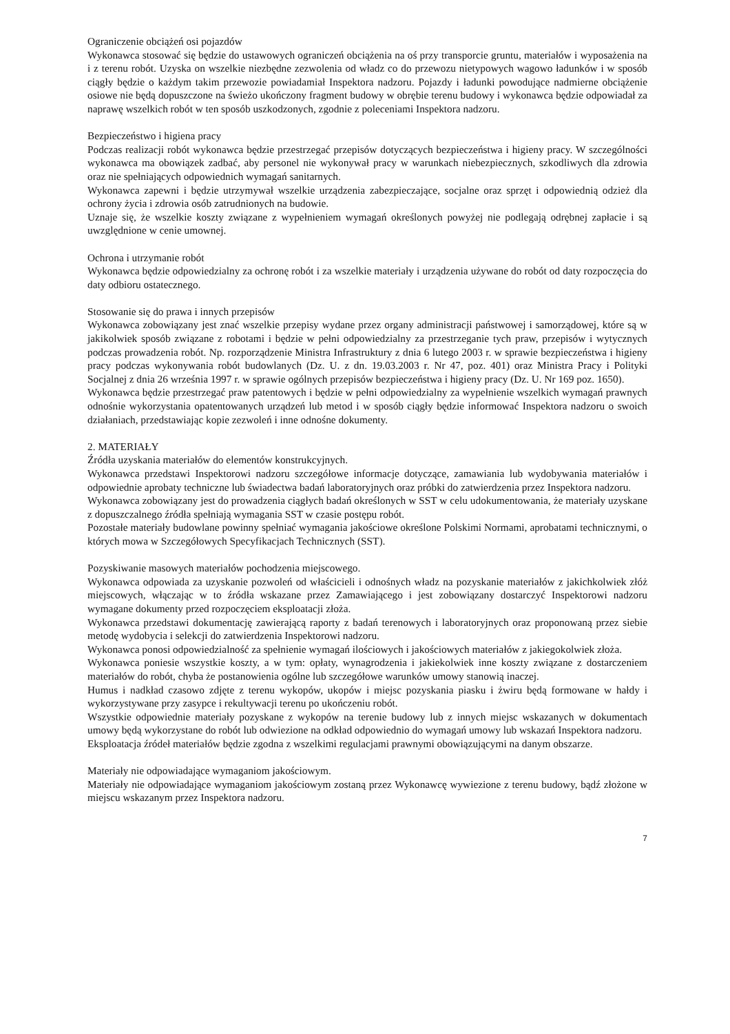Ograniczenie obciążeń osi pojazdów
Wykonawca stosować się będzie do ustawowych ograniczeń obciążenia na oś przy transporcie gruntu, materiałów i wyposażenia na i z terenu robót. Uzyska on wszelkie niezbędne zezwolenia od władz co do przewozu nietypowych wagowo ładunków i w sposób ciągły będzie o każdym takim przewozie powiadamiał Inspektora nadzoru. Pojazdy i ładunki powodujące nadmierne obciążenie osiowe nie będą dopuszczone na świeżo ukończony fragment budowy w obrębie terenu budowy i wykonawca będzie odpowiadał za naprawę wszelkich robót w ten sposób uszkodzonych, zgodnie z poleceniami Inspektora nadzoru.
Bezpieczeństwo i higiena pracy
Podczas realizacji robót wykonawca będzie przestrzegać przepisów dotyczących bezpieczeństwa i higieny pracy. W szczególności wykonawca ma obowiązek zadbać, aby personel nie wykonywał pracy w warunkach niebezpiecznych, szkodliwych dla zdrowia oraz nie spełniających odpowiednich wymagań sanitarnych.
Wykonawca zapewni i będzie utrzymywał wszelkie urządzenia zabezpieczające, socjalne oraz sprzęt i odpowiednią odzież dla ochrony życia i zdrowia osób zatrudnionych na budowie.
Uznaje się, że wszelkie koszty związane z wypełnieniem wymagań określonych powyżej nie podlegają odrębnej zapłacie i są uwzględnione w cenie umownej.
Ochrona i utrzymanie robót
Wykonawca będzie odpowiedzialny za ochronę robót i za wszelkie materiały i urządzenia używane do robót od daty rozpoczęcia do daty odbioru ostatecznego.
Stosowanie się do prawa i innych przepisów
Wykonawca zobowiązany jest znać wszelkie przepisy wydane przez organy administracji państwowej i samorządowej, które są w jakikolwiek sposób związane z robotami i będzie w pełni odpowiedzialny za przestrzeganie tych praw, przepisów i wytycznych podczas prowadzenia robót. Np. rozporządzenie Ministra Infrastruktury z dnia 6 lutego 2003 r. w sprawie bezpieczeństwa i higieny pracy podczas wykonywania robót budowlanych (Dz. U. z dn. 19.03.2003 r. Nr 47, poz. 401) oraz Ministra Pracy i Polityki Socjalnej z dnia 26 września 1997 r. w sprawie ogólnych przepisów bezpieczeństwa i higieny pracy (Dz. U. Nr 169 poz. 1650).
Wykonawca będzie przestrzegać praw patentowych i będzie w pełni odpowiedzialny za wypełnienie wszelkich wymagań prawnych odnośnie wykorzystania opatentowanych urządzeń lub metod i w sposób ciągły będzie informować Inspektora nadzoru o swoich działaniach, przedstawiając kopie zezwoleń i inne odnośne dokumenty.
2. MATERIAŁY
Źródła uzyskania materiałów do elementów konstrukcyjnych.
Wykonawca przedstawi Inspektorowi nadzoru szczegółowe informacje dotyczące, zamawiania lub wydobywania materiałów i odpowiednie aprobaty techniczne lub świadectwa badań laboratoryjnych oraz próbki do zatwierdzenia przez Inspektora nadzoru.
Wykonawca zobowiązany jest do prowadzenia ciągłych badań określonych w SST w celu udokumentowania, że materiały uzyskane z dopuszczalnego źródła spełniają wymagania SST w czasie postępu robót.
Pozostałe materiały budowlane powinny spełniać wymagania jakościowe określone Polskimi Normami, aprobatami technicznymi, o których mowa w Szczegółowych Specyfikacjach Technicznych (SST).
Pozyskiwanie masowych materiałów pochodzenia miejscowego.
Wykonawca odpowiada za uzyskanie pozwoleń od właścicieli i odnośnych władz na pozyskanie materiałów z jakichkolwiek złóż miejscowych, włączając w to źródła wskazane przez Zamawiającego i jest zobowiązany dostarczyć Inspektorowi nadzoru wymagane dokumenty przed rozpoczęciem eksploatacji złoża.
Wykonawca przedstawi dokumentację zawierającą raporty z badań terenowych i laboratoryjnych oraz proponowaną przez siebie metodę wydobycia i selekcji do zatwierdzenia Inspektorowi nadzoru.
Wykonawca ponosi odpowiedzialność za spełnienie wymagań ilościowych i jakościowych materiałów z jakiegokolwiek złoża.
Wykonawca poniesie wszystkie koszty, a w tym: opłaty, wynagrodzenia i jakiekolwiek inne koszty związane z dostarczeniem materiałów do robót, chyba że postanowienia ogólne lub szczegółowe warunków umowy stanowią inaczej.
Humus i nadkład czasowo zdjęte z terenu wykopów, ukopów i miejsc pozyskania piasku i żwiru będą formowane w hałdy i wykorzystywane przy zasypce i rekultywacji terenu po ukończeniu robót.
Wszystkie odpowiednie materiały pozyskane z wykopów na terenie budowy lub z innych miejsc wskazanych w dokumentach umowy będą wykorzystane do robót lub odwiezione na odkład odpowiednio do wymagań umowy lub wskazań Inspektora nadzoru.
Eksploatacja źródeł materiałów będzie zgodna z wszelkimi regulacjami prawnymi obowiązującymi na danym obszarze.
Materiały nie odpowiadające wymaganiom jakościowym.
Materiały nie odpowiadające wymaganiom jakościowym zostaną przez Wykonawcę wywiezione z terenu budowy, bądź złożone w miejscu wskazanym przez Inspektora nadzoru.
7